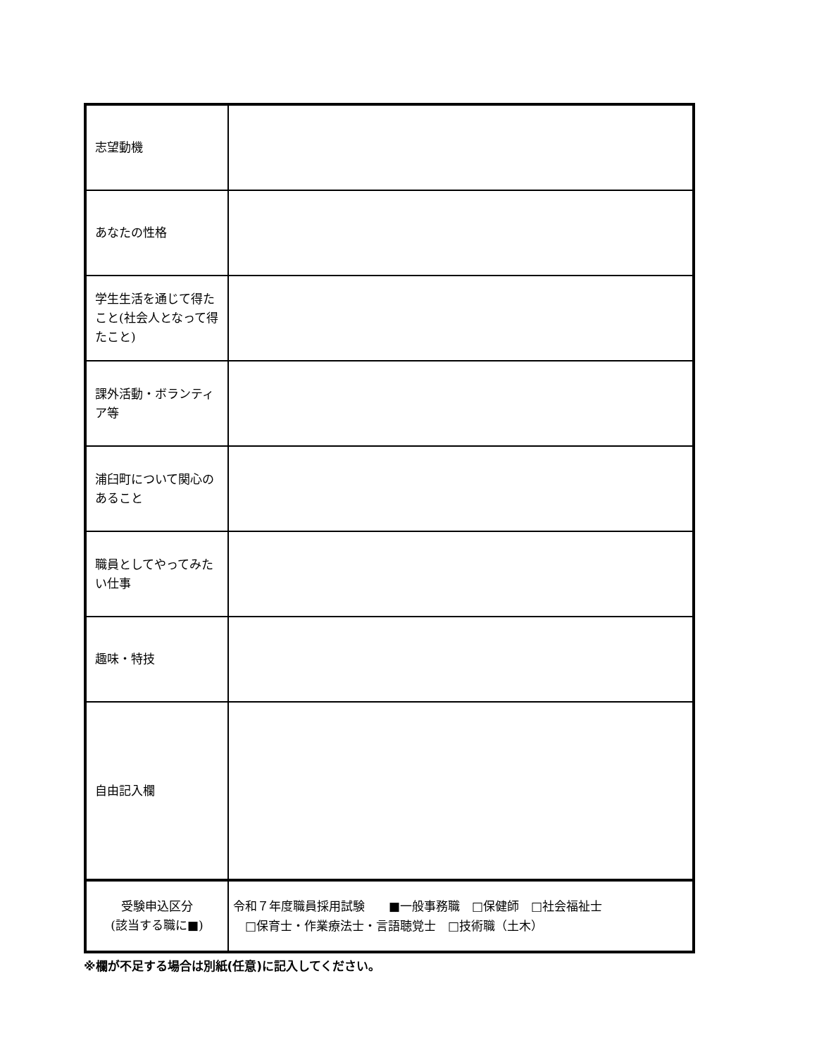| 志望動機 | |
| あなたの性格 | |
| 学生生活を通じて得たこと(社会人となって得たこと) | |
| 課外活動・ボランティア等 | |
| 浦臼町について関心のあること | |
| 職員としてやってみたい仕事 | |
| 趣味・特技 | |
| 自由記入欄 | |
| 受験申込区分 (該当する職に■) | 令和７年度職員採用試験 ■一般事務職 □保健師 □社会福祉士 □保育士・作業療法士・言語聴覚士 □技術職（土木） |
※欄が不足する場合は別紙(任意)に記入してください。